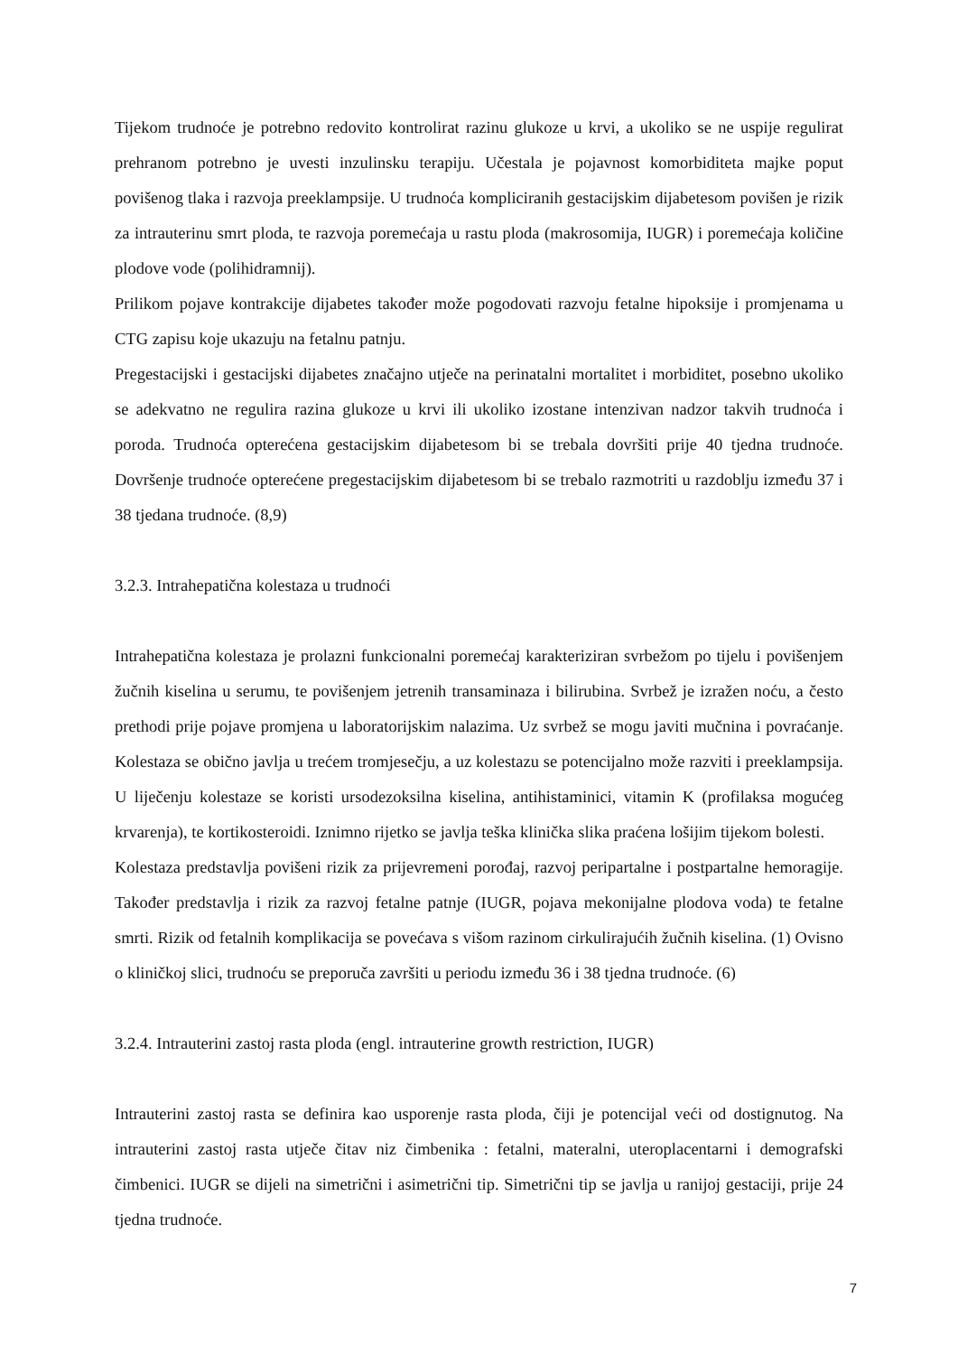Tijekom trudnoće je potrebno redovito kontrolirat razinu glukoze u krvi, a ukoliko se ne uspije regulirat prehranom potrebno je uvesti inzulinsku terapiju. Učestala je pojavnost komorbiditeta majke poput povišenog tlaka i razvoja preeklampsije. U trudnoća kompliciranih gestacijskim dijabetesom povišen je rizik za intrauterinu smrt ploda, te razvoja poremećaja u rastu ploda (makrosomija, IUGR) i poremećaja količine plodove vode (polihidramnij).
Prilikom pojave kontrakcije dijabetes također može pogodovati razvoju fetalne hipoksije i promjenama u CTG zapisu koje ukazuju na fetalnu patnju.
Pregestacijski i gestacijski dijabetes značajno utječe na perinatalni mortalitet i morbiditet, posebno ukoliko se adekvatno ne regulira razina glukoze u krvi ili ukoliko izostane intenzivan nadzor takvih trudnoća i poroda. Trudnoća opterećena gestacijskim dijabetesom bi se trebala dovršiti prije 40 tjedna trudnoće. Dovršenje trudnoće opterećene pregestacijskim dijabetesom bi se trebalo razmotriti u razdoblju između 37 i 38 tjedana trudnoće. (8,9)
3.2.3. Intrahepatična kolestaza u trudnoći
Intrahepatična kolestaza je prolazni funkcionalni poremećaj karakteriziran svrbežom po tijelu i povišenjem žučnih kiselina u serumu, te povišenjem jetrenih transaminaza i bilirubina. Svrbež je izražen noću, a često prethodi prije pojave promjena u laboratorijskim nalazima. Uz svrbež se mogu javiti mučnina i povraćanje. Kolestaza se obično javlja u trećem tromjesečju, a uz kolestazu se potencijalno može razviti i preeklampsija. U liječenju kolestaze se koristi ursodezoksilna kiselina, antihistaminici, vitamin K (profilaksa mogućeg krvarenja), te kortikosteroidi. Iznimno rijetko se javlja teška klinička slika praćena lošijim tijekom bolesti.
Kolestaza predstavlja povišeni rizik za prijevremeni porođaj, razvoj peripartalne i postpartalne hemoragije. Također predstavlja i rizik za razvoj fetalne patnje (IUGR, pojava mekonijalne plodova voda) te fetalne smrti. Rizik od fetalnih komplikacija se povećava s višom razinom cirkulirajućih žučnih kiselina. (1) Ovisno o kliničkoj slici, trudnoću se preporuča završiti u periodu između 36 i 38 tjedna trudnoće. (6)
3.2.4. Intrauterini zastoj rasta ploda (engl. intrauterine growth restriction, IUGR)
Intrauterini zastoj rasta se definira kao usporenje rasta ploda, čiji je potencijal veći od dostignutog. Na intrauterini zastoj rasta utječe čitav niz čimbenika : fetalni, materalni, uteroplacentarni i demografski čimbenici. IUGR se dijeli na simetrični i asimetrični tip. Simetrični tip se javlja u ranijoj gestaciji, prije 24 tjedna trudnoće.
7